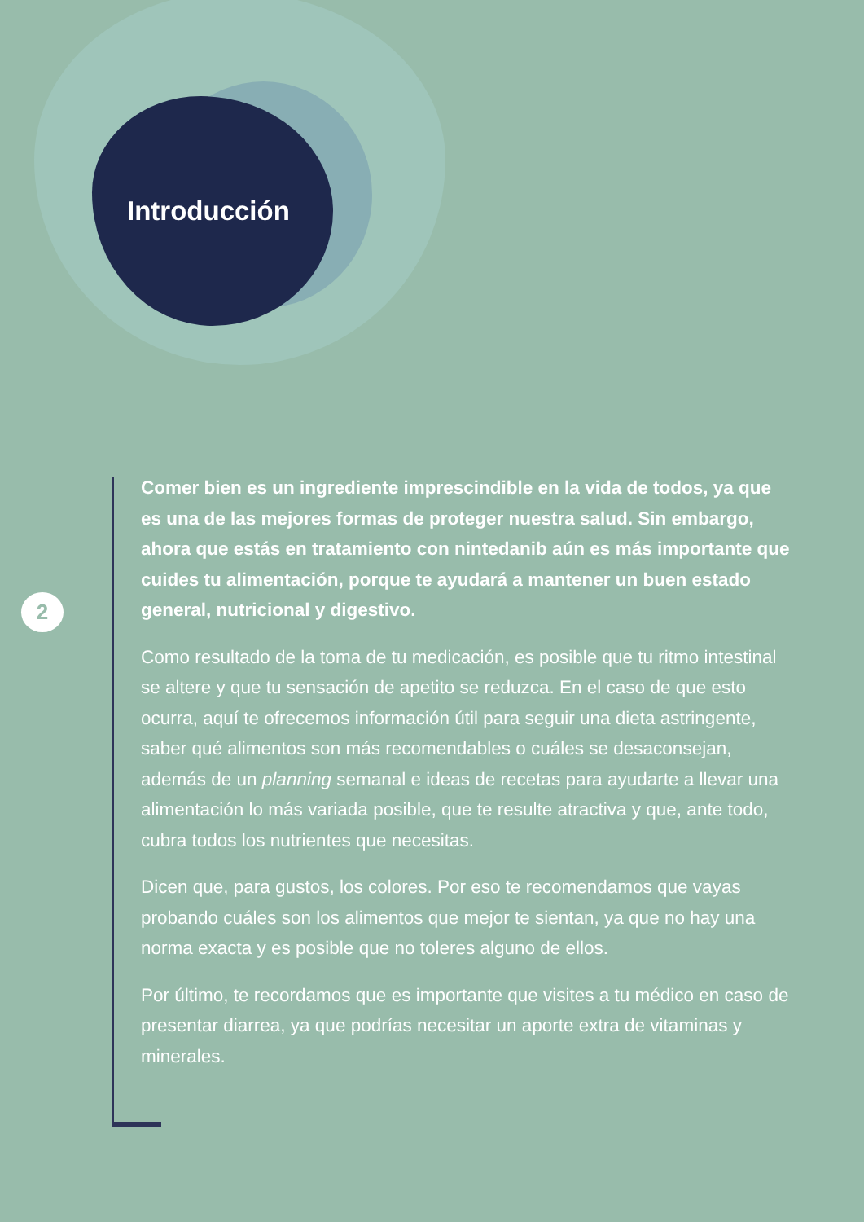Introducción
2
Comer bien es un ingrediente imprescindible en la vida de todos, ya que es una de las mejores formas de proteger nuestra salud. Sin embargo, ahora que estás en tratamiento con nintedanib aún es más importante que cuides tu alimentación, porque te ayudará a mantener un buen estado general, nutricional y digestivo.
Como resultado de la toma de tu medicación, es posible que tu ritmo intestinal se altere y que tu sensación de apetito se reduzca. En el caso de que esto ocurra, aquí te ofrecemos información útil para seguir una dieta astringente, saber qué alimentos son más recomendables o cuáles se desaconsejan, además de un planning semanal e ideas de recetas para ayudarte a llevar una alimentación lo más variada posible, que te resulte atractiva y que, ante todo, cubra todos los nutrientes que necesitas.
Dicen que, para gustos, los colores. Por eso te recomendamos que vayas probando cuáles son los alimentos que mejor te sientan, ya que no hay una norma exacta y es posible que no toleres alguno de ellos.
Por último, te recordamos que es importante que visites a tu médico en caso de presentar diarrea, ya que podrías necesitar un aporte extra de vitaminas y minerales.